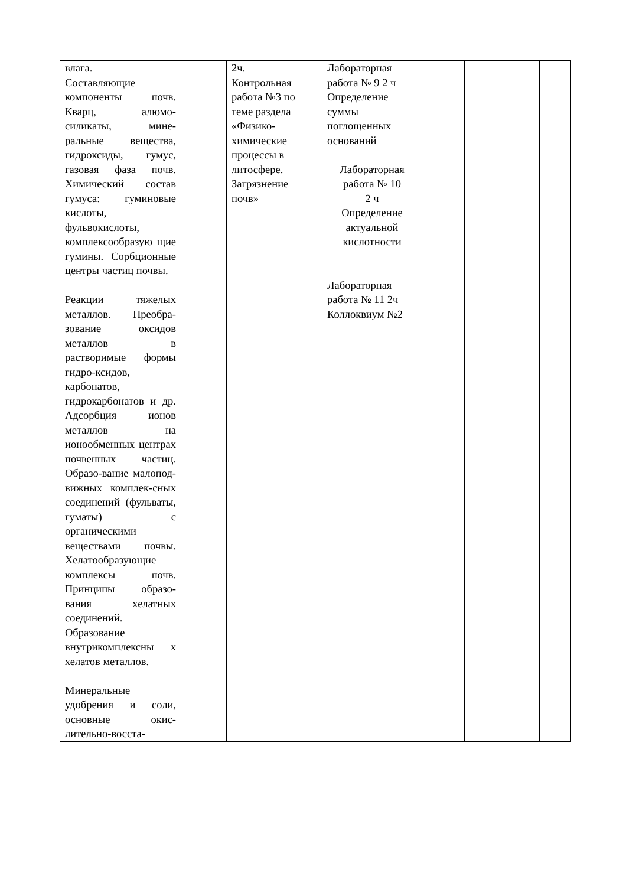| влага. Составляющие компоненты почв. Кварц, алюмо-силикаты, мине-ральные вещества, гидроксиды, гумус, газовая фаза почв. Химический состав гумуса: гуминовые кислоты, фульвокислоты, комплексообразую щие гумины. Сорбционные центры частиц почвы. Реакции тяжелых металлов. Преобра-зование оксидов металлов в растворимые формы гидро-ксидов, карбонатов, гидрокарбонатов и др. Адсорбция ионов металлов на ионообменных центрах почвенных частиц. Образо-вание малопод-вижных комплек-сных соединений (фульваты, гуматы) с органическими веществами почвы. Хелатообразующие комплексы почв. Принципы образо-вания хелатных соединений. Образование внутрикомплексны х хелатов металлов. Минеральные удобрения и соли, основные окис-лительно-восста- | | 2ч. Контрольная работа №3 по теме раздела «Физико-химические процессы в литосфере. Загрязнение почв» | Лабораторная работа № 9 2 ч Определение суммы поглощенных оснований Лабораторная работа № 10 2 ч Определение актуальной кислотности Лабораторная работа № 11 2ч Коллоквиум №2 | | | |